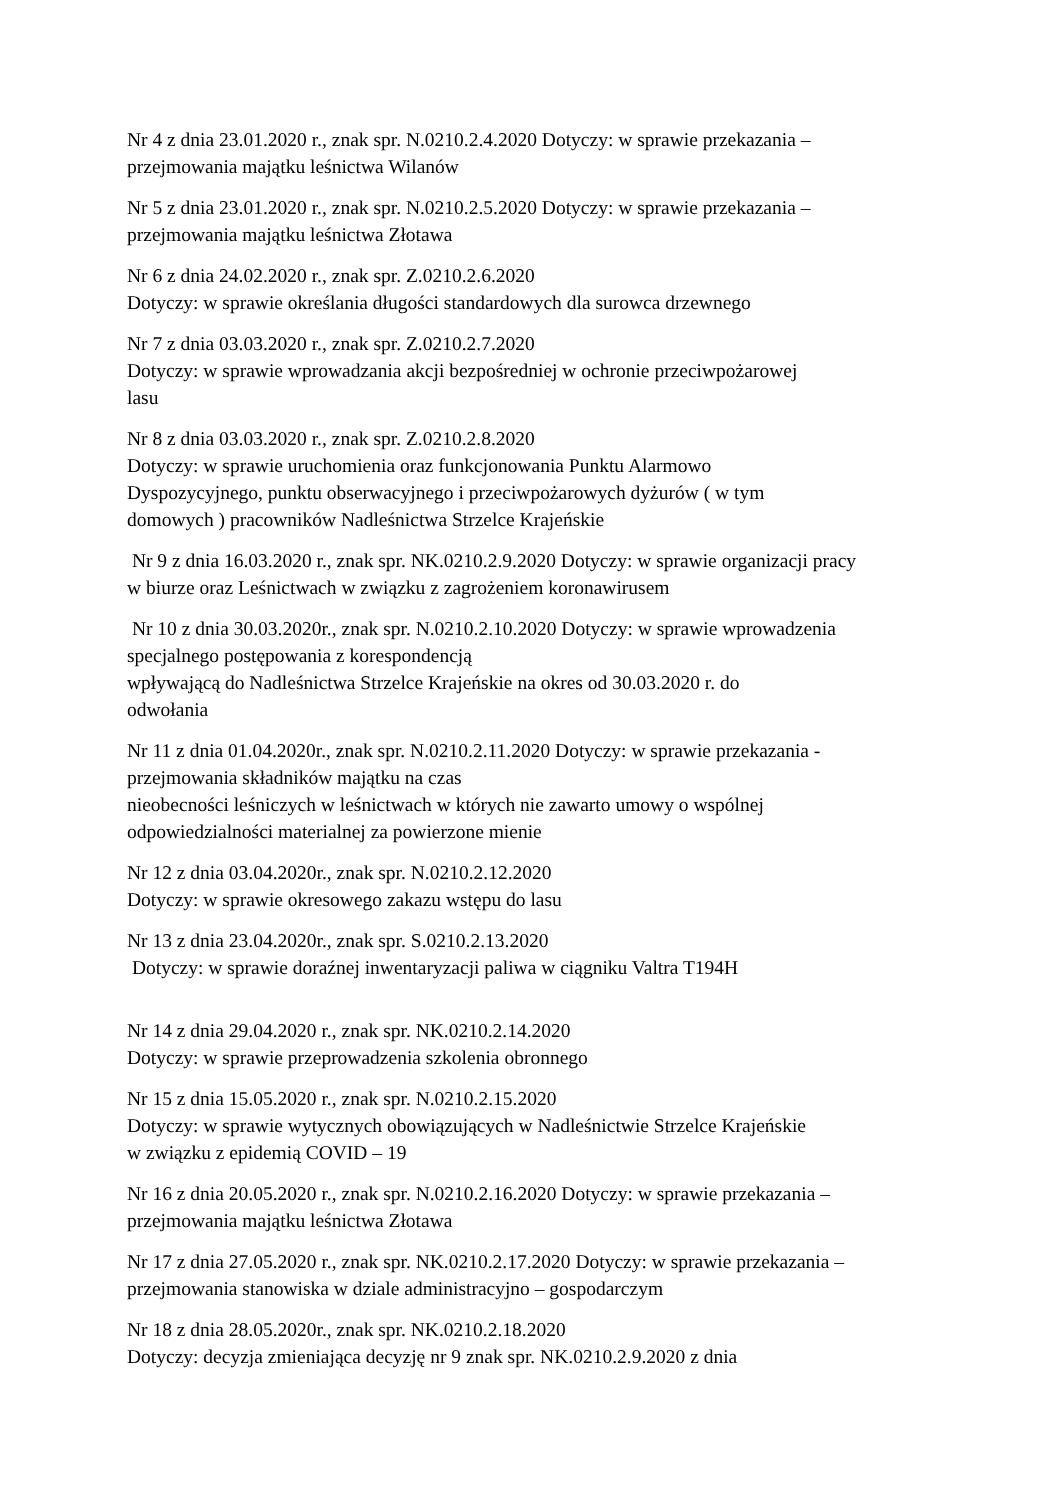Nr 4 z dnia 23.01.2020 r., znak spr. N.0210.2.4.2020 Dotyczy: w sprawie przekazania –
przejmowania majątku leśnictwa Wilanów
Nr 5 z dnia 23.01.2020 r., znak spr. N.0210.2.5.2020 Dotyczy: w sprawie przekazania –
przejmowania majątku leśnictwa Złotawa
Nr 6 z dnia 24.02.2020 r., znak spr. Z.0210.2.6.2020
Dotyczy: w sprawie określania długości standardowych dla surowca drzewnego
Nr 7 z dnia 03.03.2020 r., znak spr. Z.0210.2.7.2020
Dotyczy: w sprawie wprowadzania akcji bezpośredniej w ochronie przeciwpożarowej
lasu
Nr 8 z dnia 03.03.2020 r., znak spr. Z.0210.2.8.2020
Dotyczy: w sprawie uruchomienia oraz funkcjonowania Punktu Alarmowo
Dyspozycyjnego, punktu obserwacyjnego i przeciwpożarowych dyżurów ( w tym
domowych ) pracowników Nadleśnictwa Strzelce Krajeńskie
Nr 9 z dnia 16.03.2020 r., znak spr. NK.0210.2.9.2020 Dotyczy: w sprawie organizacji pracy
w biurze oraz Leśnictwach w związku z zagrożeniem koronawirusem
Nr 10 z dnia 30.03.2020r., znak spr. N.0210.2.10.2020 Dotyczy: w sprawie wprowadzenia
specjalnego postępowania z korespondencją
wpływającą do Nadleśnictwa Strzelce Krajeńskie na okres od 30.03.2020 r. do
odwołania
Nr 11 z dnia 01.04.2020r., znak spr. N.0210.2.11.2020 Dotyczy: w sprawie przekazania -
przejmowania składników majątku na czas
nieobecności leśniczych w leśnictwach w których nie zawarto umowy o wspólnej
odpowiedzialności materialnej za powierzone mienie
Nr 12 z dnia 03.04.2020r., znak spr. N.0210.2.12.2020
Dotyczy: w sprawie okresowego zakazu wstępu do lasu
Nr 13 z dnia 23.04.2020r., znak spr. S.0210.2.13.2020
Dotyczy: w sprawie doraźnej inwentaryzacji paliwa w ciągniku Valtra T194H
Nr 14 z dnia 29.04.2020 r., znak spr. NK.0210.2.14.2020
Dotyczy: w sprawie przeprowadzenia szkolenia obronnego
Nr 15 z dnia 15.05.2020 r., znak spr. N.0210.2.15.2020
Dotyczy: w sprawie wytycznych obowiązujących w Nadleśnictwie Strzelce Krajeńskie
w związku z epidemią COVID – 19
Nr 16 z dnia 20.05.2020 r., znak spr. N.0210.2.16.2020 Dotyczy: w sprawie przekazania –
przejmowania majątku leśnictwa Złotawa
Nr 17 z dnia 27.05.2020 r., znak spr. NK.0210.2.17.2020 Dotyczy: w sprawie przekazania –
przejmowania stanowiska w dziale administracyjno – gospodarczym
Nr 18 z dnia 28.05.2020r., znak spr. NK.0210.2.18.2020
Dotyczy: decyzja zmieniająca decyzję nr 9 znak spr. NK.0210.2.9.2020 z dnia